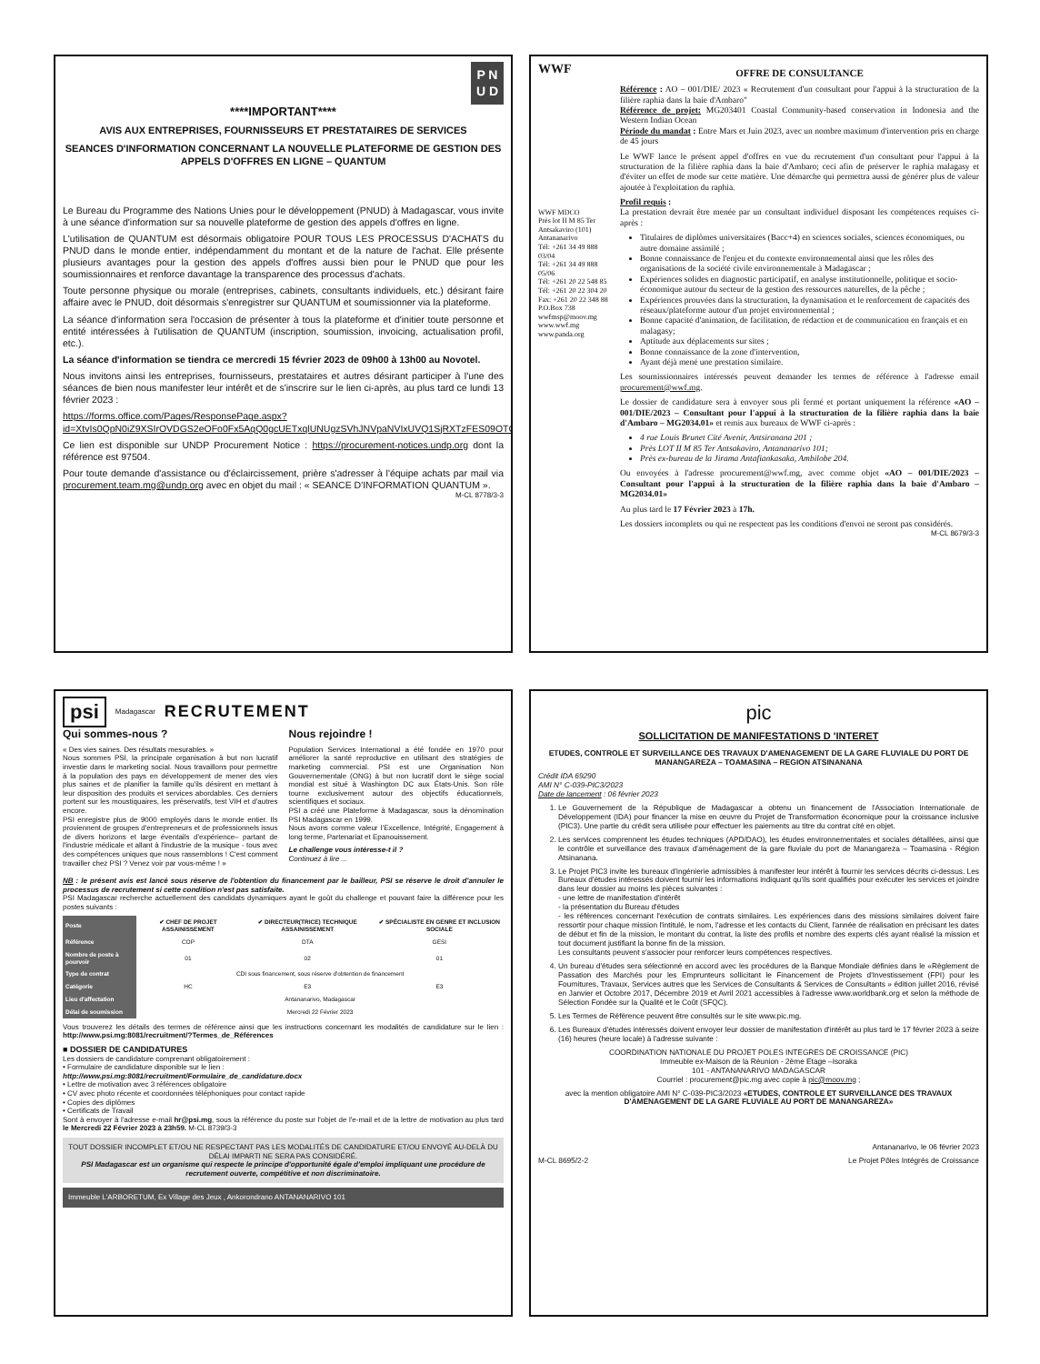P N
U D
****IMPORTANT****
AVIS AUX ENTREPRISES, FOURNISSEURS ET PRESTATAIRES DE SERVICES
SEANCES D'INFORMATION CONCERNANT LA NOUVELLE PLATEFORME DE GESTION DES APPELS D'OFFRES EN LIGNE – QUANTUM
Le Bureau du Programme des Nations Unies pour le développement (PNUD) à Madagascar, vous invite à une séance d'information sur sa nouvelle plateforme de gestion des appels d'offres en ligne.
L'utilisation de QUANTUM est désormais obligatoire POUR TOUS LES PROCESSUS D'ACHATS du PNUD dans le monde entier, indépendamment du montant et de la nature de l'achat. Elle présente plusieurs avantages pour la gestion des appels d'offres aussi bien pour le PNUD que pour les soumissionnaires et renforce davantage la transparence des processus d'achats.
Toute personne physique ou morale (entreprises, cabinets, consultants individuels, etc.) désirant faire affaire avec le PNUD, doit désormais s'enregistrer sur QUANTUM et soumissionner via la plateforme.
La séance d'information sera l'occasion de présenter à tous la plateforme et d'initier toute personne et entité intéressées à l'utilisation de QUANTUM (inscription, soumission, invoicing, actualisation profil, etc.).
La séance d'information se tiendra ce mercredi 15 février 2023 de 09h00 à 13h00 au Novotel.
Nous invitons ainsi les entreprises, fournisseurs, prestataires et autres désirant participer à l'une des séances de bien nous manifester leur intérêt et de s'inscrire sur le lien ci-après, au plus tard ce lundi 13 février 2023 :
https://forms.office.com/Pages/ResponsePage.aspx?id=XtvIs0QpN0iZ9XSIrOVDGS2eOFo0Fx5AqQ0gcUETxqlUNUgzSVhJNVpaNVIxUVQ1SjRXTzFES09OTC4u
Ce lien est disponible sur UNDP Procurement Notice : https://procurement-notices.undp.org dont la référence est 97504.
Pour toute demande d'assistance ou d'éclaircissement, prière s'adresser à l'équipe achats par mail via procurement.team.mg@undp.org avec en objet du mail : « SEANCE D'INFORMATION QUANTUM ». M-CL 8778/3-3
WWF
WWF MDCO
Près lot II M 85 Ter Antsakaviro (101) Antananarivo
Tél: +261 34 49 888 03/04
Tél: +261 34 49 888 05/06
Tél: +261 20 22 548 85
Tél: +261 20 22 304 20
Fax: +261 20 22 348 88
P.O.Box 738
wwfmsp@moov.mg
www.wwf.mg
www.panda.org
OFFRE DE CONSULTANCE
Référence : AO – 001/DIE/ 2023 « Recrutement d'un consultant pour l'appui à la structuration de la filière raphia dans la baie d'Ambaro"
Référence de projet: MG203401 Coastal Community-based conservation in Indonesia and the Western Indian Ocean
Période du mandat : Entre Mars et Juin 2023, avec un nombre maximum d'intervention pris en charge de 45 jours
Le WWF lance le présent appel d'offres en vue du recrutement d'un consultant pour l'appui à la structuration de la filière raphia dans la baie d'Ambaro; ceci afin de préserver le raphia malagasy et d'éviter un effet de mode sur cette matière. Une démarche qui permettra aussi de générer plus de valeur ajoutée à l'exploitation du raphia.
Profil requis :
La prestation devrait être menée par un consultant individuel disposant les compétences requises ci-après :
Titulaires de diplômes universitaires (Bacc+4) en sciences sociales, sciences économiques, ou autre domaine assimilé ;
Bonne connaissance de l'enjeu et du contexte environnemental ainsi que les rôles des organisations de la société civile environnementale à Madagascar ;
Expériences solides en diagnostic participatif, en analyse institutionnelle, politique et socio-économique autour du secteur de la gestion des ressources naturelles, de la pêche ;
Expériences prouvées dans la structuration, la dynamisation et le renforcement de capacités des réseaux/plateforme autour d'un projet environnemental ;
Bonne capacité d'animation, de facilitation, de rédaction et de communication en français et en malagasy;
Aptitude aux déplacements sur sites ;
Bonne connaissance de la zone d'intervention,
Ayant déjà mené une prestation similaire.
Les soumissionnaires intéressés peuvent demander les termes de référence à l'adresse email procurement@wwf.mg.
Le dossier de candidature sera à envoyer sous pli fermé et portant uniquement la référence «AO – 001/DIE/2023 – Consultant pour l'appui à la structuration de la filière raphia dans la baie d'Ambaro – MG2034.01» et remis aux bureaux de WWF ci-après :
4 rue Louis Brunet Cité Avenir, Antsiranana 201 ;
Près LOT II M 85 Ter Antsakaviro, Antananarivo 101;
Près ex-bureau de la Jirama Antafiankasaka, Ambilobe 204.
Ou envoyées à l'adresse procurement@wwf.mg, avec comme objet «AO – 001/DIE/2023 – Consultant pour l'appui à la structuration de la filière raphia dans la baie d'Ambaro – MG2034.01»
Au plus tard le 17 Février 2023 à 17h.
Les dossiers incomplets ou qui ne respectent pas les conditions d'envoi ne seront pas considérés. M-CL 8679/3-3
psi Madagascar RECRUTEMENT
Qui sommes-nous ?
« Des vies saines. Des résultats mesurables. »
Nous sommes PSI, la principale organisation à but non lucratif investie dans le marketing social. Nous travaillons pour permettre à la population des pays en développement de mener des vies plus saines et de planifier la famille qu'ils désirent en mettant à leur disposition des produits et services abordables. Ces derniers portent sur les moustiquaires, les préservatifs, test VIH et d'autres encore.
PSI enregistre plus de 9000 employés dans le monde entier. Ils proviennent de groupes d'entrepreneurs et de professionnels issus de divers horizons et large éventails d'expérience– partant de l'industrie médicale et allant à l'industrie de la musique - tous avec des compétences uniques que nous rassemblons ! C'est comment travailler chez PSI ? Venez voir par vous-même ! »
Nous rejoindre !
Population Services International a été fondée en 1970 pour améliorer la santé reproductive en utilisant des stratégies de marketing commercial. PSI est une Organisation Non Gouvernementale (ONG) à but non lucratif dont le siège social mondial est situé à Washington DC aux États-Unis. Son rôle tourne exclusivement autour des objectifs éducationnels, scientifiques et sociaux.
PSI a créé une Plateforme à Madagascar, sous la dénomination PSI Madagascar en 1999.
Nous avons comme valeur l'Excellence, Intégrité, Engagement à long terme, Partenariat et Epanouissement.
Le challenge vous intéresse-t il ?
Continuez à lire ...
NB : le présent avis est lancé sous réserve de l'obtention du financement par le bailleur, PSI se réserve le droit d'annuler le processus de recrutement si cette condition n'est pas satisfaite.
PSI Madagascar recherche actuellement des candidats dynamiques ayant le goût du challenge et pouvant faire la différence pour les postes suivants :
| Poste | ✔ CHEF DE PROJET ASSAINISSEMENT | ✔ DIRECTEUR(TRICE) TECHNIQUE ASSAINISSEMENT | ✔ SPÉCIALISTE EN GENRE ET INCLUSION SOCIALE |
| --- | --- | --- | --- |
| Référence | COP | DTA | GESI |
| Nombre de poste à pourvoir | 01 | 02 | 01 |
| Type de contrat | CDI sous financement, sous réserve d'obtention de financement | | |
| Catégorie | HC | E3 | E3 |
| Lieu d'affectation | Antananarivo, Madagascar | | |
| Délai de soumission | Mercredi 22 Février 2023 | | |
Vous trouverez les détails des termes de référence ainsi que les instructions concernant les modalités de candidature sur le lien : http://www.psi.mg:8081/recruitment/?Termes_de_Références
■ DOSSIER DE CANDIDATURES
Les dossiers de candidature comprenant obligatoirement :
• Formulaire de candidature disponible sur le lien :
http://www.psi.mg:8081/recruitment/Formulaire_de_candidature.docx
• Lettre de motivation avec 3 références obligatoire
• CV avec photo récente et coordonnées téléphoniques pour contact rapide
• Copies des diplômes
• Certificats de Travail
Sont à envoyer à l'adresse e-mail hr@psi.mg, sous la référence du poste sur l'objet de l'e-mail et de la lettre de motivation au plus tard le Mercredi 22 Février 2023 à 23h59. M-CL 8739/3-3
TOUT DOSSIER INCOMPLET ET/OU NE RESPECTANT PAS LES MODALITÉS DE CANDIDATURE ET/OU ENVOYÉ AU-DELÀ DU DÉLAI IMPARTI NE SERA PAS CONSIDÉRÉ.
PSI Madagascar est un organisme qui respecte le principe d'opportunité égale d'emploi impliquant une procédure de recrutement ouverte, compétitive et non discriminatoire.
Immeuble L'ARBORETUM, Ex Village des Jeux , Ankorondrano ANTANANARIVO 101
pic
SOLLICITATION DE MANIFESTATIONS D 'INTERET
ETUDES, CONTROLE ET SURVEILLANCE DES TRAVAUX D'AMENAGEMENT DE LA GARE FLUVIALE DU PORT DE MANANGAREZA – TOAMASINA – REGION ATSINANANA
Crédit IDA 69290
AMI N° C-039-PIC3/2023
Date de lancement : 06 février 2023
1. Le Gouvernement de la République de Madagascar a obtenu un financement de l'Association Internationale de Développement (IDA) pour financer la mise en œuvre du Projet de Transformation économique pour la croissance inclusive (PIC3). Une partie du crédit sera utilisée pour effectuer les paiements au titre du contrat cité en objet.
2. Les services comprennent les études techniques (APD/DAO), les études environnementales et sociales détaillées, ainsi que le contrôle et surveillance des travaux d'aménagement de la gare fluviale du port de Manangareza – Toamasina - Région Atsinanana.
3. Le Projet PIC3 invite les bureaux d'ingénierie admissibles à manifester leur intérêt à fournir les services décrits ci-dessus. Les Bureaux d'études intéressés doivent fournir les informations indiquant qu'ils sont qualifiés pour exécuter les services et joindre dans leur dossier au moins les pièces suivantes :
- une lettre de manifestation d'intérêt
- la présentation du Bureau d'études
- les références concernant l'exécution de contrats similaires. Les expériences dans des missions similaires doivent faire ressortir pour chaque mission l'intitulé, le nom, l'adresse et les contacts du Client, l'année de réalisation en précisant les dates de début et fin de la mission, le montant du contrat, la liste des profils et nombre des experts clés ayant réalisé la mission et tout document justifiant la bonne fin de la mission.
Les consultants peuvent s'associer pour renforcer leurs compétences respectives.
4. Un bureau d'études sera sélectionné en accord avec les procédures de la Banque Mondiale définies dans le «Règlement de Passation des Marchés pour les Emprunteurs sollicitant le Financement de Projets d'Investissement (FPI) pour les Fournitures, Travaux, Services autres que les Services de Consultants & Services de Consultants » édition juillet 2016, révisé en Janvier et Octobre 2017, Décembre 2019 et Avril 2021 accessibles à l'adresse www.worldbank.org et selon la méthode de Sélection Fondée sur la Qualité et le Coût (SFQC).
5. Les Termes de Référence peuvent être consultés sur le site www.pic.mg.
6. Les Bureaux d'études intéressés doivent envoyer leur dossier de manifestation d'intérêt au plus tard le 17 février 2023 à seize (16) heures (heure locale) à l'adresse suivante :
COORDINATION NATIONALE DU PROJET POLES INTEGRES DE CROISSANCE (PIC)
Immeuble ex-Maison de la Réunion - 2ème Etage –Isoraka
101 - ANTANANARIVO MADAGASCAR
Courriel : procurement@pic.mg avec copie à pic@moov.mg ;
avec la mention obligatoire AMI N° C-039-PIC3/2023 «ETUDES, CONTROLE ET SURVEILLANCE DES TRAVAUX D'AMENAGEMENT DE LA GARE FLUVIALE AU PORT DE MANANGAREZA»
Antananarivo, le 06 février 2023
M-CL 8695/2-2 Le Projet Pôles Intégrés de Croissance